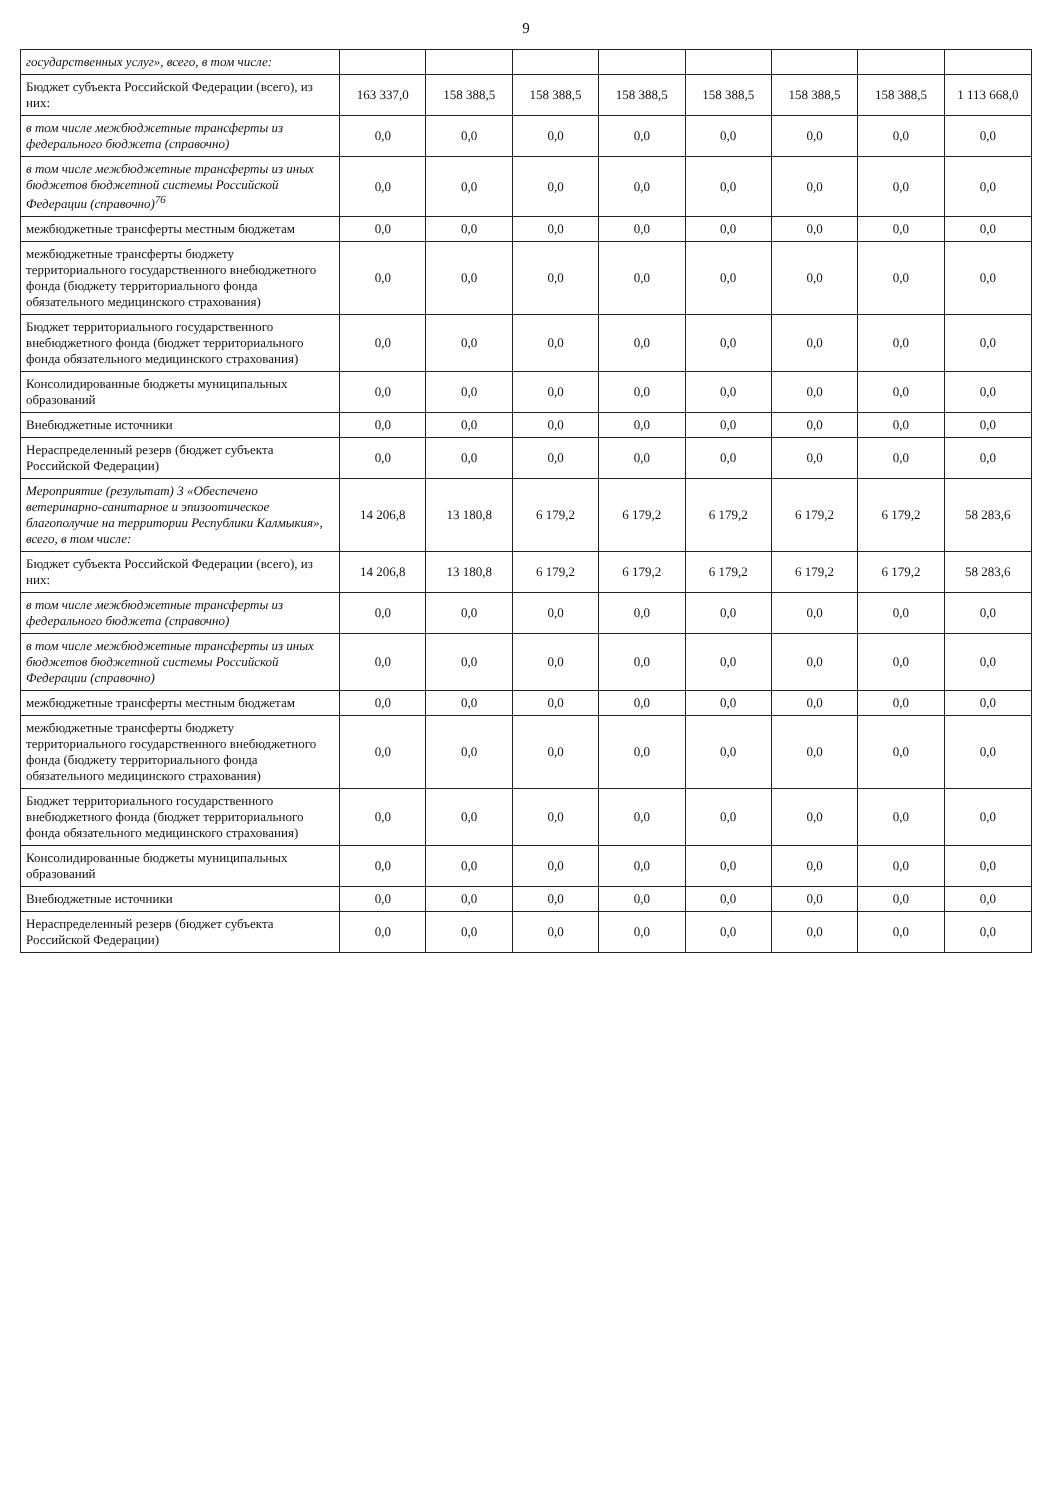9
| государственных услуг», всего, в том числе: | | | | | | | | |
| Бюджет субъекта Российской Федерации (всего), из них: | 163 337,0 | 158 388,5 | 158 388,5 | 158 388,5 | 158 388,5 | 158 388,5 | 158 388,5 | 1 113 668,0 |
| в том числе межбюджетные трансферты из федерального бюджета (справочно) | 0,0 | 0,0 | 0,0 | 0,0 | 0,0 | 0,0 | 0,0 | 0,0 |
| в том числе межбюджетные трансферты из иных бюджетов бюджетной системы Российской Федерации (справочно)<sup>76</sup> | 0,0 | 0,0 | 0,0 | 0,0 | 0,0 | 0,0 | 0,0 | 0,0 |
| межбюджетные трансферты местным бюджетам | 0,0 | 0,0 | 0,0 | 0,0 | 0,0 | 0,0 | 0,0 | 0,0 |
| межбюджетные трансферты бюджету территориального государственного внебюджетного фонда (бюджету территориального фонда обязательного медицинского страхования) | 0,0 | 0,0 | 0,0 | 0,0 | 0,0 | 0,0 | 0,0 | 0,0 |
| Бюджет территориального государственного внебюджетного фонда (бюджет территориального фонда обязательного медицинского страхования) | 0,0 | 0,0 | 0,0 | 0,0 | 0,0 | 0,0 | 0,0 | 0,0 |
| Консолидированные бюджеты муниципальных образований | 0,0 | 0,0 | 0,0 | 0,0 | 0,0 | 0,0 | 0,0 | 0,0 |
| Внебюджетные источники | 0,0 | 0,0 | 0,0 | 0,0 | 0,0 | 0,0 | 0,0 | 0,0 |
| Нераспределенный резерв (бюджет субъекта Российской Федерации) | 0,0 | 0,0 | 0,0 | 0,0 | 0,0 | 0,0 | 0,0 | 0,0 |
| Мероприятие (результат) 3 «Обеспечено ветеринарно-санитарное и эпизоотическое благополучие на территории Республики Калмыкия», всего, в том числе: | 14 206,8 | 13 180,8 | 6 179,2 | 6 179,2 | 6 179,2 | 6 179,2 | 6 179,2 | 58 283,6 |
| Бюджет субъекта Российской Федерации (всего), из них: | 14 206,8 | 13 180,8 | 6 179,2 | 6 179,2 | 6 179,2 | 6 179,2 | 6 179,2 | 58 283,6 |
| в том числе межбюджетные трансферты из федерального бюджета (справочно) | 0,0 | 0,0 | 0,0 | 0,0 | 0,0 | 0,0 | 0,0 | 0,0 |
| в том числе межбюджетные трансферты из иных бюджетов бюджетной системы Российской Федерации (справочно) | 0,0 | 0,0 | 0,0 | 0,0 | 0,0 | 0,0 | 0,0 | 0,0 |
| межбюджетные трансферты местным бюджетам | 0,0 | 0,0 | 0,0 | 0,0 | 0,0 | 0,0 | 0,0 | 0,0 |
| межбюджетные трансферты бюджету территориального государственного внебюджетного фонда (бюджету территориального фонда обязательного медицинского страхования) | 0,0 | 0,0 | 0,0 | 0,0 | 0,0 | 0,0 | 0,0 | 0,0 |
| Бюджет территориального государственного внебюджетного фонда (бюджет территориального фонда обязательного медицинского страхования) | 0,0 | 0,0 | 0,0 | 0,0 | 0,0 | 0,0 | 0,0 | 0,0 |
| Консолидированные бюджеты муниципальных образований | 0,0 | 0,0 | 0,0 | 0,0 | 0,0 | 0,0 | 0,0 | 0,0 |
| Внебюджетные источники | 0,0 | 0,0 | 0,0 | 0,0 | 0,0 | 0,0 | 0,0 | 0,0 |
| Нераспределенный резерв (бюджет субъекта Российской Федерации) | 0,0 | 0,0 | 0,0 | 0,0 | 0,0 | 0,0 | 0,0 | 0,0 |